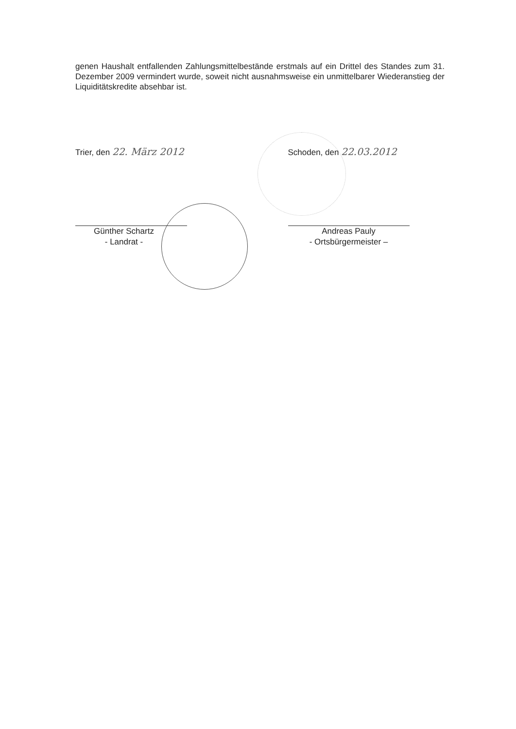genen Haushalt entfallenden Zahlungsmittelbestände erstmals auf ein Drittel des Standes zum 31. Dezember 2009 vermindert wurde, soweit nicht ausnahmsweise ein unmittelbarer Wiederanstieg der Liquiditätskredite absehbar ist.
Trier, den 22. März 2012
Günther Schartz
- Landrat -
Schoden, den 22.03.2012
Andreas Pauly
- Ortsbürgermeister –